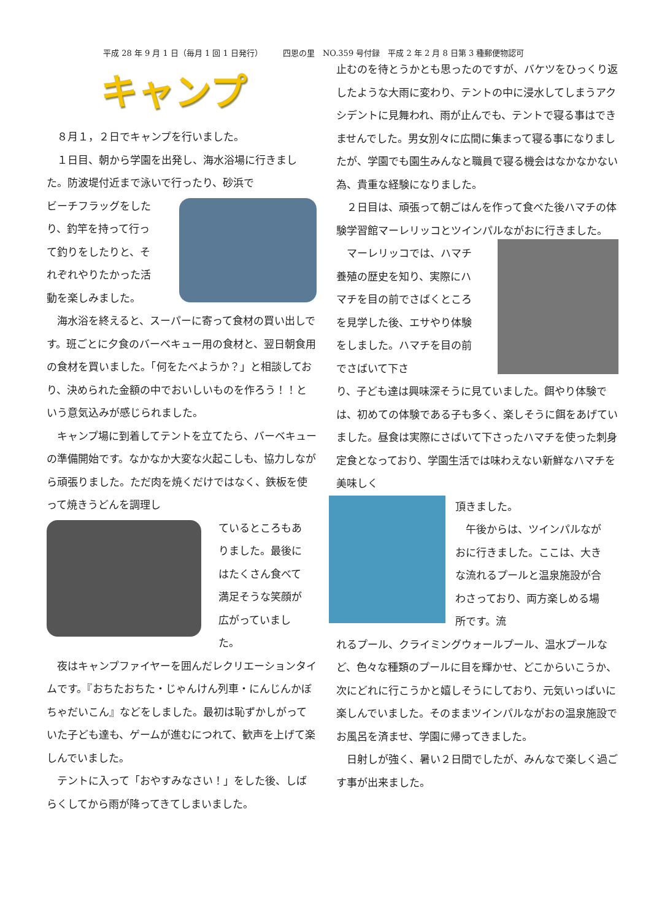平成 28 年 9 月 1 日（毎月 1 回 1 日発行）　　　四恩の里　NO.359 号付録　平成 2 年 2 月 8 日第 3 種郵便物認可
キャンプ
　８月１，２日でキャンプを行いました。
　１日目、朝から学園を出発し、海水浴場に行きました。防波堤付近まで泳いで行ったり、砂浜で
ビーチフラッグをしたり、釣竿を持って行って釣りをしたりと、それぞれやりたかった活動を楽しみました。
　海水浴を終えると、スーパーに寄って食材の買い出しです。班ごとに夕食のバーベキュー用の食材と、翌日朝食用の食材を買いました。「何をたべようか？」と相談しており、決められた金額の中でおいしいものを作ろう！！という意気込みが感じられました。
　キャンプ場に到着してテントを立てたら、バーベキューの準備開始です。なかなか大変な火起こしも、協力しながら頑張りました。ただ肉を焼くだけではなく、鉄板を使って焼きうどんを調理し
ているところもありました。最後にはたくさん食べて満足そうな笑顔が広がっていました。
　夜はキャンプファイヤーを囲んだレクリエーションタイムです。『おちたおちた・じゃんけん列車・にんじんかぼちゃだいこん』などをしました。最初は恥ずかしがっていた子ども達も、ゲームが進むにつれて、歓声を上げて楽しんでいました。
　テントに入って「おやすみなさい！」をした後、しばらくしてから雨が降ってきてしまいました。
止むのを待とうかとも思ったのですが、バケツをひっくり返したような大雨に変わり、テントの中に浸水してしまうアクシデントに見舞われ、雨が止んでも、テントで寝る事はできませんでした。男女別々に広間に集まって寝る事になりましたが、学園でも園生みんなと職員で寝る機会はなかなかない為、貴重な経験になりました。
　２日目は、頑張って朝ごはんを作って食べた後ハマチの体験学習館マーレリッコとツインパルながおに行きました。
　マーレリッコでは、ハマチ養殖の歴史を知り、実際にハマチを目の前でさばくところを見学した後、エサやり体験をしました。ハマチを目の前でさばいて下さ
り、子ども達は興味深そうに見ていました。餌やり体験では、初めての体験である子も多く、楽しそうに餌をあげていました。昼食は実際にさばいて下さったハマチを使った刺身定食となっており、学園生活では味わえない新鮮なハマチを美味しく
頂きました。
　午後からは、ツインパルながおに行きました。ここは、大きな流れるプールと温泉施設が合わさっており、両方楽しめる場所です。流
れるプール、クライミングウォールプール、温水プールなど、色々な種類のプールに目を輝かせ、どこからいこうか、次にどれに行こうかと嬉しそうにしており、元気いっぱいに楽しんでいました。そのままツインパルながおの温泉施設でお風呂を済ませ、学園に帰ってきました。
　日射しが強く、暑い２日間でしたが、みんなで楽しく過ごす事が出来ました。